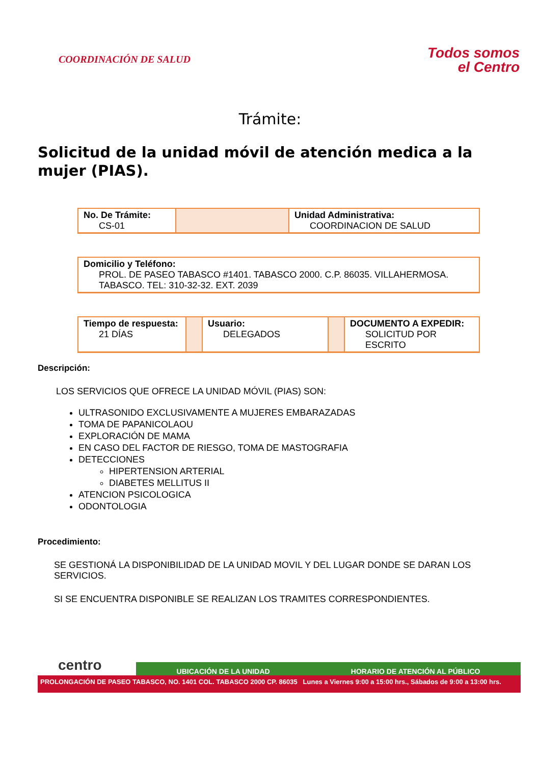COORDINACIÓN DE SALUD
Todos somos
el Centro
Trámite:
Solicitud de la unidad móvil de atención medica a la mujer (PIAS).
| No. De Trámite: CS-01 | | Unidad Administrativa: COORDINACION DE SALUD |
| Domicilio y Teléfono: PROL. DE PASEO TABASCO #1401. TABASCO 2000. C.P. 86035. VILLAHERMOSA. TABASCO. TEL: 310-32-32. EXT. 2039 |
| Tiempo de respuesta: 21 DÍAS | | Usuario: DELEGADOS | | DOCUMENTO A EXPEDIR: SOLICITUD POR ESCRITO |
Descripción:
LOS SERVICIOS QUE OFRECE LA UNIDAD MÓVIL (PIAS) SON:
ULTRASONIDO EXCLUSIVAMENTE A MUJERES EMBARAZADAS
TOMA DE PAPANICOLAOU
EXPLORACIÓN DE MAMA
EN CASO DEL FACTOR DE RIESGO, TOMA DE MASTOGRAFIA
DETECCIONES
HIPERTENSION ARTERIAL
DIABETES MELLITUS II
ATENCION PSICOLOGICA
ODONTOLOGIA
Procedimiento:
SE GESTIONÁ LA DISPONIBILIDAD DE LA UNIDAD MOVIL Y DEL LUGAR DONDE SE DARAN LOS SERVICIOS.
SI SE ENCUENTRA DISPONIBLE SE REALIZAN LOS TRAMITES CORRESPONDIENTES.
centro
UBICACIÓN DE LA UNIDAD HORARIO DE ATENCIÓN AL PÚBLICO
PROLONGACIÓN DE PASEO TABASCO, NO. 1401 COL. TABASCO 2000 CP. 86035 Lunes a Viernes 9:00 a 15:00 hrs., Sábados de 9:00 a 13:00 hrs.